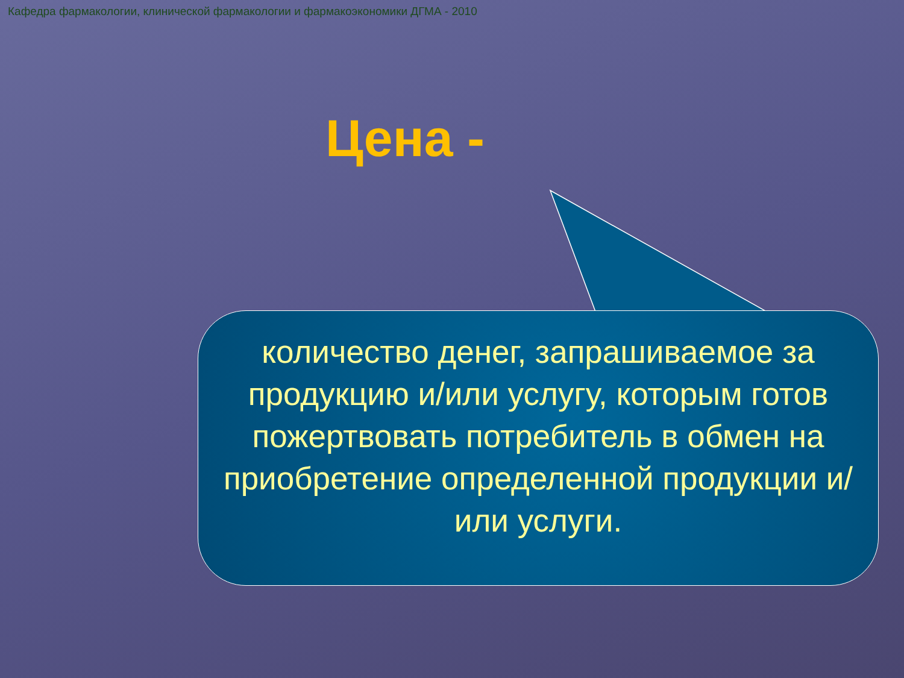Кафедра фармакологии, клинической фармакологии и фармакоэкономики ДГМА - 2010
Цена -
количество денег, запрашиваемое за продукцию и/или услугу, которым готов пожертвовать потребитель в обмен на приобретение определенной продукции и/или услуги.